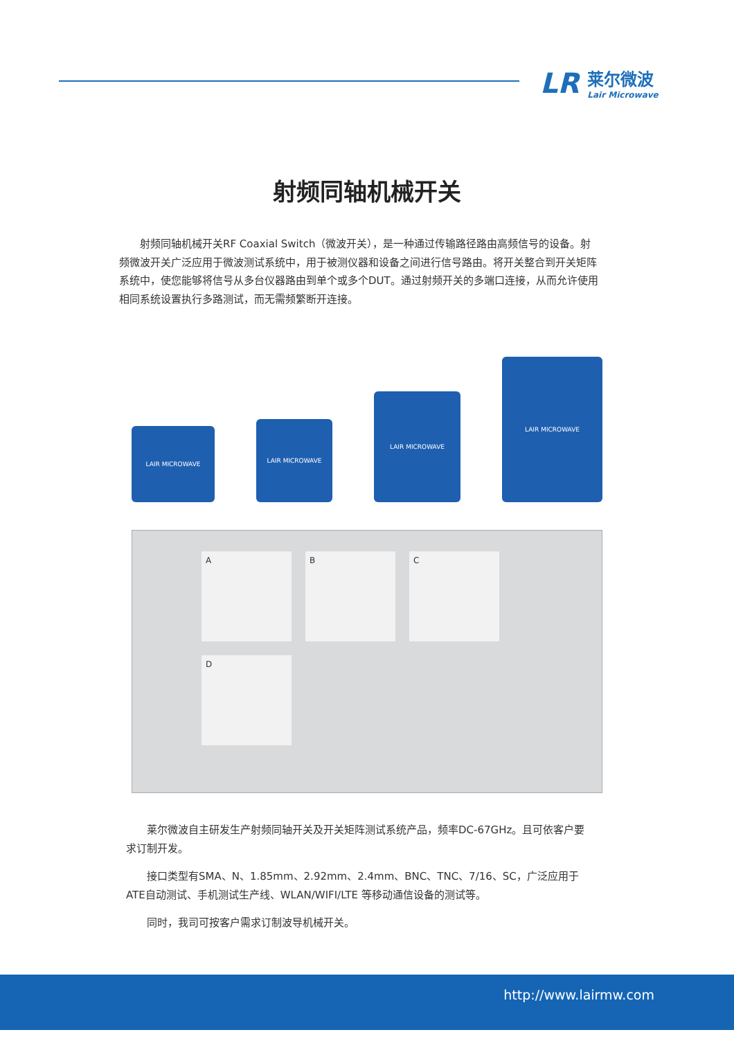LR 莱尔微波
Lair Microwave
射频同轴机械开关
射频同轴机械开关RF Coaxial Switch（微波开关），是一种通过传输路径路由高频信号的设备。射频微波开关广泛应用于微波测试系统中，用于被测仪器和设备之间进行信号路由。将开关整合到开关矩阵系统中，使您能够将信号从多台仪器路由到单个或多个DUT。通过射频开关的多端口连接，从而允许使用相同系统设置执行多路测试，而无需频繁断开连接。
LAIR MICROWAVE
LAIR MICROWAVE
LAIR MICROWAVE
LAIR MICROWAVE
A
B
C
D
莱尔微波自主研发生产射频同轴开关及开关矩阵测试系统产品，频率DC-67GHz。且可依客户要求订制开发。
接口类型有SMA、N、1.85mm、2.92mm、2.4mm、BNC、TNC、7/16、SC，广泛应用于ATE自动测试、手机测试生产线、WLAN/WIFI/LTE 等移动通信设备的测试等。
同时，我司可按客户需求订制波导机械开关。
http://www.lairmw.com